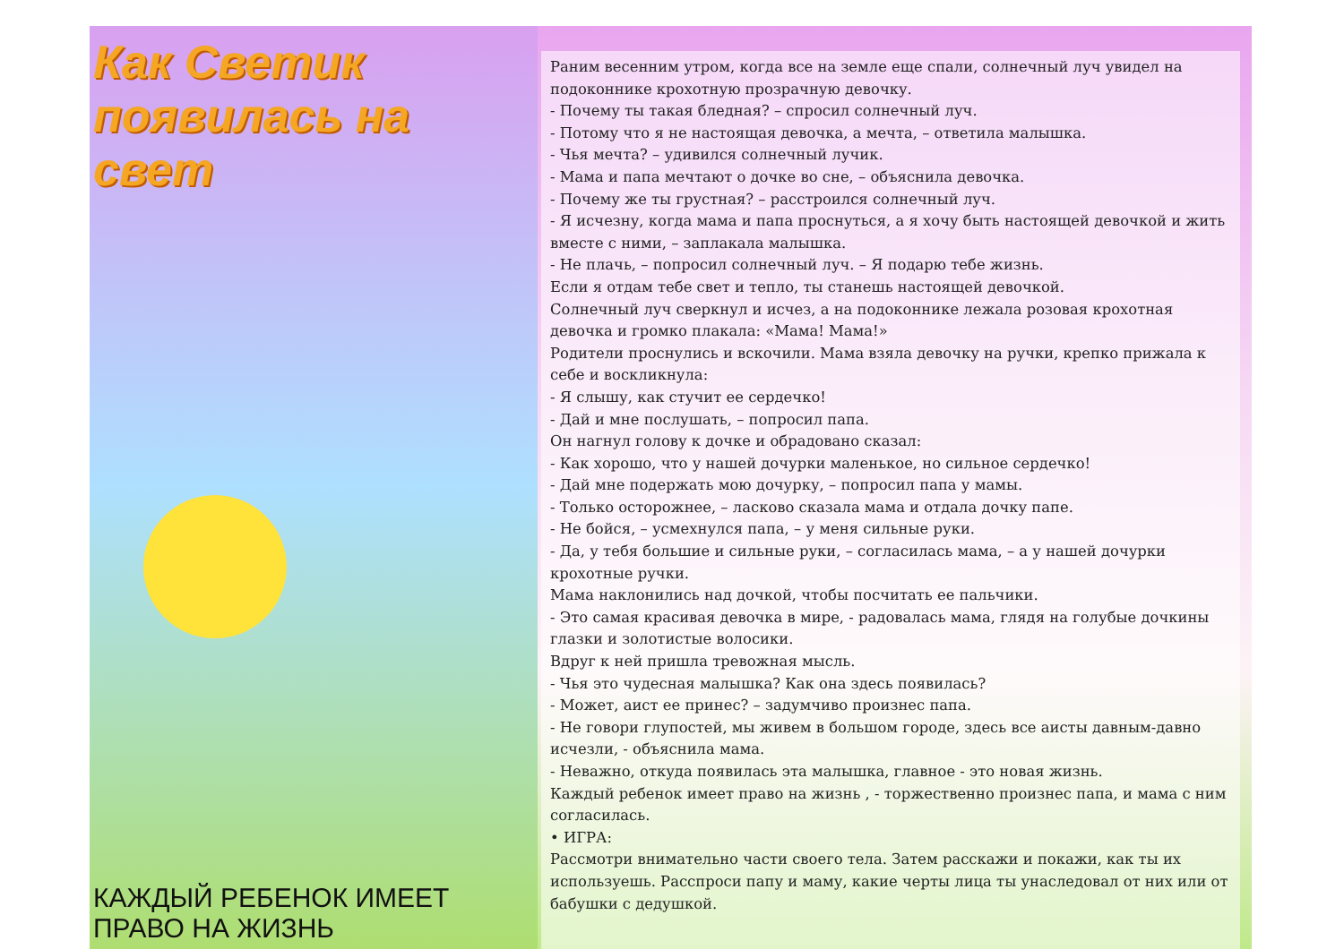Как Светик появилась на свет
КАЖДЫЙ РЕБЕНОК ИМЕЕТ ПРАВО НА ЖИЗНЬ
Раним весенним утром, когда все на земле еще спали, солнечный луч увидел на подоконнике крохотную прозрачную девочку.
- Почему ты такая бледная? – спросил солнечный луч.
- Потому что я не настоящая девочка, а мечта, – ответила малышка.
- Чья мечта? – удивился солнечный лучик.
- Мама и папа мечтают о дочке во сне, – объяснила девочка.
- Почему же ты грустная? – расстроился солнечный луч.
- Я исчезну, когда мама и папа проснуться, а я хочу быть настоящей девочкой и жить вместе с ними, – заплакала малышка.
- Не плачь, – попросил солнечный луч. – Я подарю тебе жизнь.
Если я отдам тебе свет и тепло, ты станешь настоящей девочкой.
Солнечный луч сверкнул и исчез, а на подоконнике лежала розовая крохотная девочка и громко плакала: «Мама! Мама!»
Родители проснулись и вскочили. Мама взяла девочку на ручки, крепко прижала к себе и воскликнула:
- Я слышу, как стучит ее сердечко!
- Дай и мне послушать, – попросил папа.
Он нагнул голову к дочке и обрадовано сказал:
- Как хорошо, что у нашей дочурки маленькое, но сильное сердечко!
- Дай мне подержать мою дочурку, – попросил папа у мамы.
- Только осторожнее, – ласково сказала мама и отдала дочку папе.
- Не бойся, – усмехнулся папа, – у меня сильные руки.
- Да, у тебя большие и сильные руки, – согласилась мама, – а у нашей дочурки крохотные ручки.
Мама наклонились над дочкой, чтобы посчитать ее пальчики.
- Это самая красивая девочка в мире, - радовалась мама, глядя на голубые дочкины глазки и золотистые волосики.
Вдруг к ней пришла тревожная мысль.
- Чья это чудесная малышка? Как она здесь появилась?
- Может, аист ее принес? – задумчиво произнес папа.
- Не говори глупостей, мы живем в большом городе, здесь все аисты давным-давно исчезли, - объяснила мама.
- Неважно, откуда появилась эта малышка, главное - это новая жизнь.
Каждый ребенок имеет право на жизнь , - торжественно произнес папа, и мама с ним согласилась.
• ИГРА:
Рассмотри внимательно части своего тела. Затем расскажи и покажи, как ты их используешь. Расспроси папу и маму, какие черты лица ты унаследовал от них или от бабушки с дедушкой.